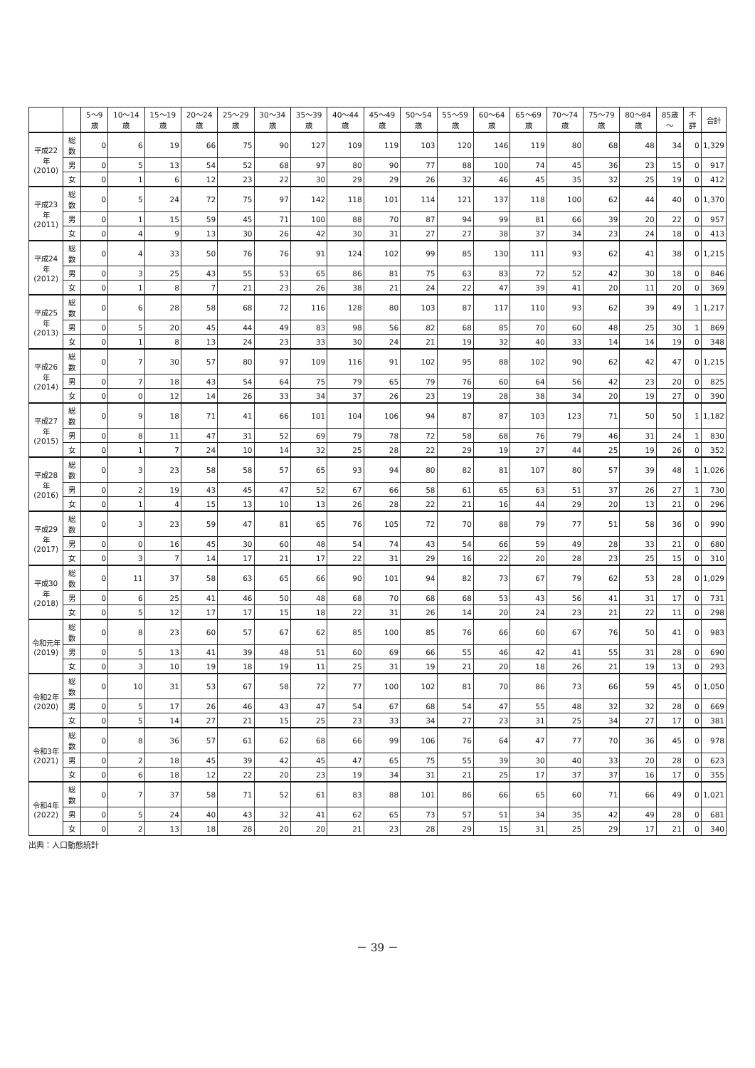| | | 5～9歳 | 10～14歳 | 15～19歳 | 20～24歳 | 25～29歳 | 30～34歳 | 35～39歳 | 40～44歳 | 45～49歳 | 50～54歳 | 55～59歳 | 60～64歳 | 65～69歳 | 70～74歳 | 75～79歳 | 80～84歳 | 85歳～ | 不詳 | 合計 |
| --- | --- | --- | --- | --- | --- | --- | --- | --- | --- | --- | --- | --- | --- | --- | --- | --- | --- | --- | --- | --- |
| 平成22年 (2010) | 総数 | 0 | 6 | 19 | 66 | 75 | 90 | 127 | 109 | 119 | 103 | 120 | 146 | 119 | 80 | 68 | 48 | 34 | 0 | 1,329 |
| | 男 | 0 | 5 | 13 | 54 | 52 | 68 | 97 | 80 | 90 | 77 | 88 | 100 | 74 | 45 | 36 | 23 | 15 | 0 | 917 |
| | 女 | 0 | 1 | 6 | 12 | 23 | 22 | 30 | 29 | 29 | 26 | 32 | 46 | 45 | 35 | 32 | 25 | 19 | 0 | 412 |
| 平成23年 (2011) | 総数 | 0 | 5 | 24 | 72 | 75 | 97 | 142 | 118 | 101 | 114 | 121 | 137 | 118 | 100 | 62 | 44 | 40 | 0 | 1,370 |
| | 男 | 0 | 1 | 15 | 59 | 45 | 71 | 100 | 88 | 70 | 87 | 94 | 99 | 81 | 66 | 39 | 20 | 22 | 0 | 957 |
| | 女 | 0 | 4 | 9 | 13 | 30 | 26 | 42 | 30 | 31 | 27 | 27 | 38 | 37 | 34 | 23 | 24 | 18 | 0 | 413 |
| 平成24年 (2012) | 総数 | 0 | 4 | 33 | 50 | 76 | 76 | 91 | 124 | 102 | 99 | 85 | 130 | 111 | 93 | 62 | 41 | 38 | 0 | 1,215 |
| | 男 | 0 | 3 | 25 | 43 | 55 | 53 | 65 | 86 | 81 | 75 | 63 | 83 | 72 | 52 | 42 | 30 | 18 | 0 | 846 |
| | 女 | 0 | 1 | 8 | 7 | 21 | 23 | 26 | 38 | 21 | 24 | 22 | 47 | 39 | 41 | 20 | 11 | 20 | 0 | 369 |
| 平成25年 (2013) | 総数 | 0 | 6 | 28 | 58 | 68 | 72 | 116 | 128 | 80 | 103 | 87 | 117 | 110 | 93 | 62 | 39 | 49 | 1 | 1,217 |
| | 男 | 0 | 5 | 20 | 45 | 44 | 49 | 83 | 98 | 56 | 82 | 68 | 85 | 70 | 60 | 48 | 25 | 30 | 1 | 869 |
| | 女 | 0 | 1 | 8 | 13 | 24 | 23 | 33 | 30 | 24 | 21 | 19 | 32 | 40 | 33 | 14 | 14 | 19 | 0 | 348 |
| 平成26年 (2014) | 総数 | 0 | 7 | 30 | 57 | 80 | 97 | 109 | 116 | 91 | 102 | 95 | 88 | 102 | 90 | 62 | 42 | 47 | 0 | 1,215 |
| | 男 | 0 | 7 | 18 | 43 | 54 | 64 | 75 | 79 | 65 | 79 | 76 | 60 | 64 | 56 | 42 | 23 | 20 | 0 | 825 |
| | 女 | 0 | 0 | 12 | 14 | 26 | 33 | 34 | 37 | 26 | 23 | 19 | 28 | 38 | 34 | 20 | 19 | 27 | 0 | 390 |
| 平成27年 (2015) | 総数 | 0 | 9 | 18 | 71 | 41 | 66 | 101 | 104 | 106 | 94 | 87 | 87 | 103 | 123 | 71 | 50 | 50 | 1 | 1,182 |
| | 男 | 0 | 8 | 11 | 47 | 31 | 52 | 69 | 79 | 78 | 72 | 58 | 68 | 76 | 79 | 46 | 31 | 24 | 1 | 830 |
| | 女 | 0 | 1 | 7 | 24 | 10 | 14 | 32 | 25 | 28 | 22 | 29 | 19 | 27 | 44 | 25 | 19 | 26 | 0 | 352 |
| 平成28年 (2016) | 総数 | 0 | 3 | 23 | 58 | 58 | 57 | 65 | 93 | 94 | 80 | 82 | 81 | 107 | 80 | 57 | 39 | 48 | 1 | 1,026 |
| | 男 | 0 | 2 | 19 | 43 | 45 | 47 | 52 | 67 | 66 | 58 | 61 | 65 | 63 | 51 | 37 | 26 | 27 | 1 | 730 |
| | 女 | 0 | 1 | 4 | 15 | 13 | 10 | 13 | 26 | 28 | 22 | 21 | 16 | 44 | 29 | 20 | 13 | 21 | 0 | 296 |
| 平成29年 (2017) | 総数 | 0 | 3 | 23 | 59 | 47 | 81 | 65 | 76 | 105 | 72 | 70 | 88 | 79 | 77 | 51 | 58 | 36 | 0 | 990 |
| | 男 | 0 | 0 | 16 | 45 | 30 | 60 | 48 | 54 | 74 | 43 | 54 | 66 | 59 | 49 | 28 | 33 | 21 | 0 | 680 |
| | 女 | 0 | 3 | 7 | 14 | 17 | 21 | 17 | 22 | 31 | 29 | 16 | 22 | 20 | 28 | 23 | 25 | 15 | 0 | 310 |
| 平成30年 (2018) | 総数 | 0 | 11 | 37 | 58 | 63 | 65 | 66 | 90 | 101 | 94 | 82 | 73 | 67 | 79 | 62 | 53 | 28 | 0 | 1,029 |
| | 男 | 0 | 6 | 25 | 41 | 46 | 50 | 48 | 68 | 70 | 68 | 68 | 53 | 43 | 56 | 41 | 31 | 17 | 0 | 731 |
| | 女 | 0 | 5 | 12 | 17 | 17 | 15 | 18 | 22 | 31 | 26 | 14 | 20 | 24 | 23 | 21 | 22 | 11 | 0 | 298 |
| 令和元年 (2019) | 総数 | 0 | 8 | 23 | 60 | 57 | 67 | 62 | 85 | 100 | 85 | 76 | 66 | 60 | 67 | 76 | 50 | 41 | 0 | 983 |
| | 男 | 0 | 5 | 13 | 41 | 39 | 48 | 51 | 60 | 69 | 66 | 55 | 46 | 42 | 41 | 55 | 31 | 28 | 0 | 690 |
| | 女 | 0 | 3 | 10 | 19 | 18 | 19 | 11 | 25 | 31 | 19 | 21 | 20 | 18 | 26 | 21 | 19 | 13 | 0 | 293 |
| 令和2年 (2020) | 総数 | 0 | 10 | 31 | 53 | 67 | 58 | 72 | 77 | 100 | 102 | 81 | 70 | 86 | 73 | 66 | 59 | 45 | 0 | 1,050 |
| | 男 | 0 | 5 | 17 | 26 | 46 | 43 | 47 | 54 | 67 | 68 | 54 | 47 | 55 | 48 | 32 | 32 | 28 | 0 | 669 |
| | 女 | 0 | 5 | 14 | 27 | 21 | 15 | 25 | 23 | 33 | 34 | 27 | 23 | 31 | 25 | 34 | 27 | 17 | 0 | 381 |
| 令和3年 (2021) | 総数 | 0 | 8 | 36 | 57 | 61 | 62 | 68 | 66 | 99 | 106 | 76 | 64 | 47 | 77 | 70 | 36 | 45 | 0 | 978 |
| | 男 | 0 | 2 | 18 | 45 | 39 | 42 | 45 | 47 | 65 | 75 | 55 | 39 | 30 | 40 | 33 | 20 | 28 | 0 | 623 |
| | 女 | 0 | 6 | 18 | 12 | 22 | 20 | 23 | 19 | 34 | 31 | 21 | 25 | 17 | 37 | 37 | 16 | 17 | 0 | 355 |
| 令和4年 (2022) | 総数 | 0 | 7 | 37 | 58 | 71 | 52 | 61 | 83 | 88 | 101 | 86 | 66 | 65 | 60 | 71 | 66 | 49 | 0 | 1,021 |
| | 男 | 0 | 5 | 24 | 40 | 43 | 32 | 41 | 62 | 65 | 73 | 57 | 51 | 34 | 35 | 42 | 49 | 28 | 0 | 681 |
| | 女 | 0 | 2 | 13 | 18 | 28 | 20 | 20 | 21 | 23 | 28 | 29 | 15 | 31 | 25 | 29 | 17 | 21 | 0 | 340 |
出典：人口動態統計
－ 39 －